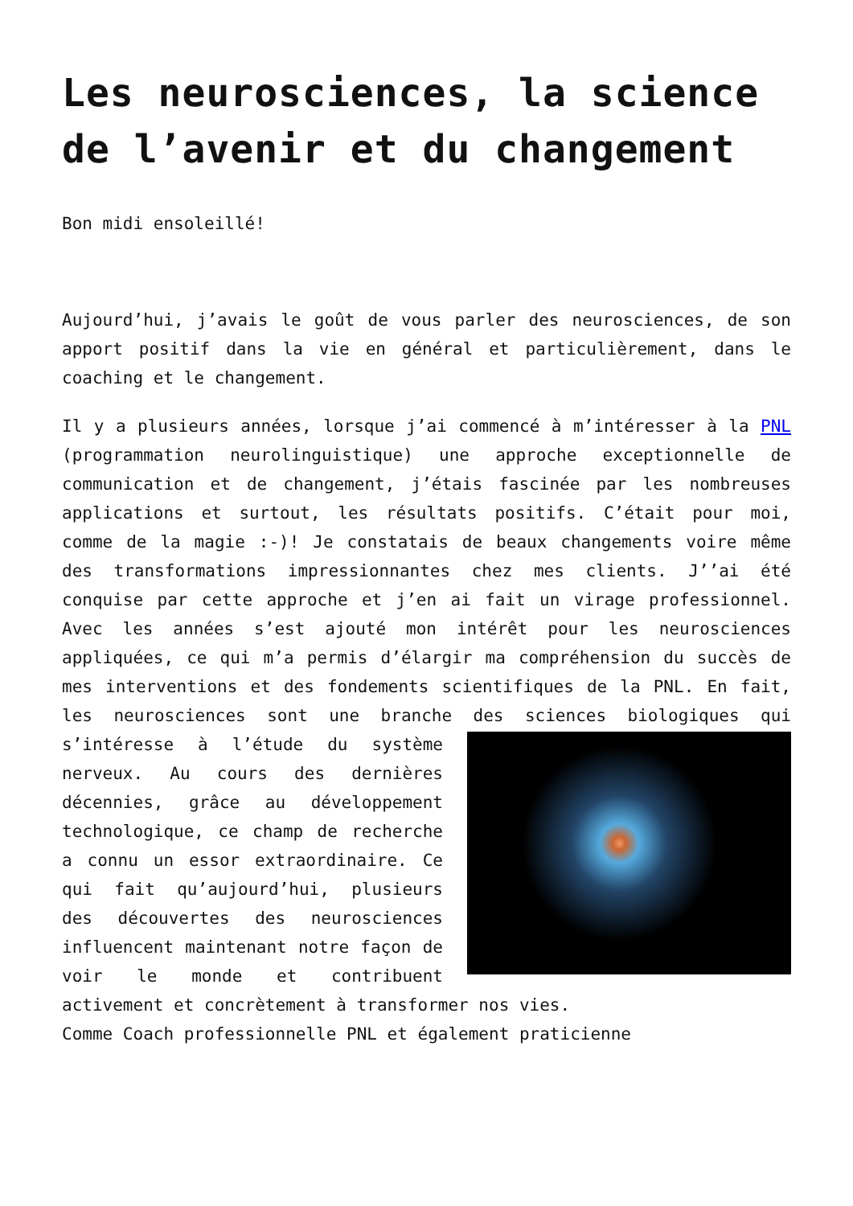Les neurosciences, la science de l’avenir et du changement
Bon midi ensoleillé!
Aujourd’hui, j’avais le goût de vous parler des neurosciences, de son apport positif dans la vie en général et particulièrement, dans le coaching et le changement.
Il y a plusieurs années, lorsque j’ai commencé à m’intéresser à la PNL (programmation neurolinguistique) une approche exceptionnelle de communication et de changement, j’étais fascinée par les nombreuses applications et surtout, les résultats positifs. C’était pour moi, comme de la magie :-)! Je constatais de beaux changements voire même des transformations impressionnantes chez mes clients. J’’ai été conquise par cette approche et j’en ai fait un virage professionnel. Avec les années s’est ajouté mon intérêt pour les neurosciences appliquées, ce qui m’a permis d’élargir ma compréhension du succès de mes interventions et des fondements scientifiques de la PNL. En fait, les neurosciences sont une branche des sciences biologiques qui s’intéresse à l’étude du système nerveux. Au cours des dernières décennies, grâce au développement technologique, ce champ de recherche a connu un essor extraordinaire. Ce qui fait qu’aujourd’hui, plusieurs des découvertes des neurosciences influencent maintenant notre façon de voir le monde et contribuent activement et concrètement à transformer nos vies.
Comme Coach professionnelle PNL et également praticienne